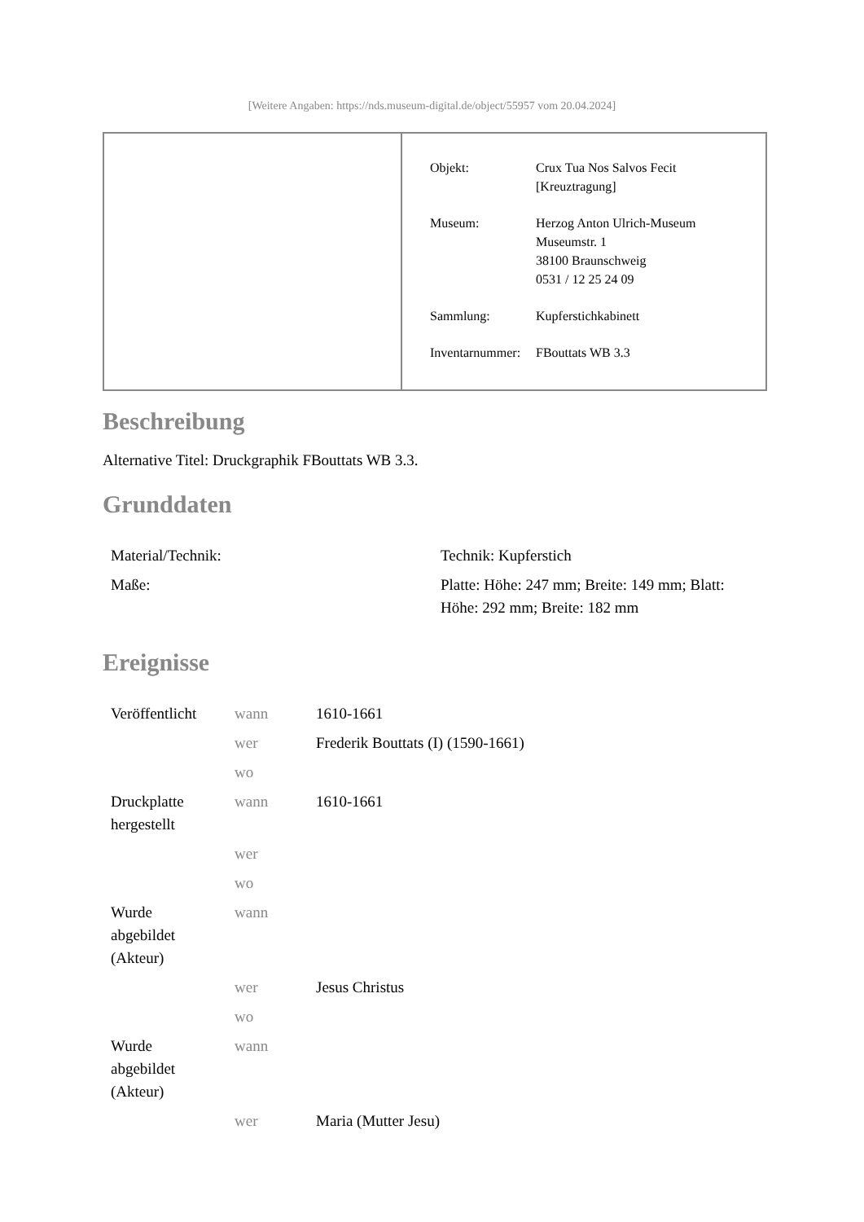[Weitere Angaben: https://nds.museum-digital.de/object/55957 vom 20.04.2024]
| Objekt: | Crux Tua Nos Salvos Fecit [Kreuztragung] |
| Museum: | Herzog Anton Ulrich-Museum Museumstr. 1 38100 Braunschweig 0531 / 12 25 24 09 |
| Sammlung: | Kupferstichkabinett |
| Inventarnummer: | FBouttats WB 3.3 |
Beschreibung
Alternative Titel: Druckgraphik FBouttats WB 3.3.
Grunddaten
| Material/Technik: | Technik: Kupferstich |
| Maße: | Platte: Höhe: 247 mm; Breite: 149 mm; Blatt: Höhe: 292 mm; Breite: 182 mm |
Ereignisse
| Veröffentlicht | wann | 1610-1661 |
| | wer | Frederik Bouttats (I) (1590-1661) |
| | wo | |
| Druckplatte hergestellt | wann | 1610-1661 |
| | wer | |
| | wo | |
| Wurde abgebildet (Akteur) | wann | |
| | wer | Jesus Christus |
| | wo | |
| Wurde abgebildet (Akteur) | wann | |
| | wer | Maria (Mutter Jesu) |